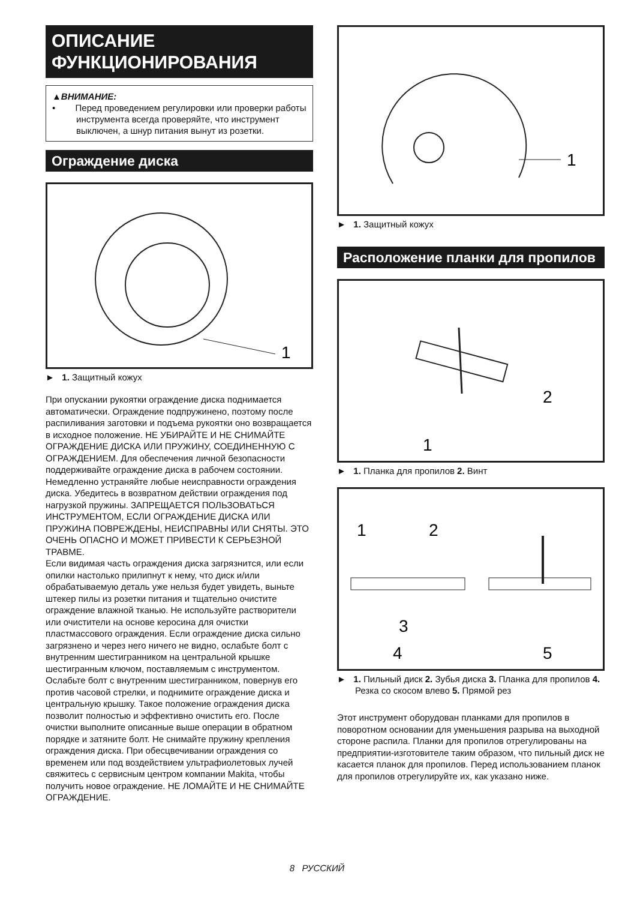ОПИСАНИЕ ФУНКЦИОНИРОВАНИЯ
▲ВНИМАНИЕ:
• Перед проведением регулировки или проверки работы инструмента всегда проверяйте, что инструмент выключен, а шнур питания вынут из розетки.
Ограждение диска
1
► 1. Защитный кожух
При опускании рукоятки ограждение диска поднимается автоматически. Ограждение подпружинено, поэтому после распиливания заготовки и подъема рукоятки оно возвращается в исходное положение. НЕ УБИРАЙТЕ И НЕ СНИМАЙТЕ ОГРАЖДЕНИЕ ДИСКА ИЛИ ПРУЖИНУ, СОЕДИНЕННУЮ С ОГРАЖДЕНИЕМ. Для обеспечения личной безопасности поддерживайте ограждение диска в рабочем состоянии. Немедленно устраняйте любые неисправности ограждения диска. Убедитесь в возвратном действии ограждения под нагрузкой пружины. ЗАПРЕЩАЕТСЯ ПОЛЬЗОВАТЬСЯ ИНСТРУМЕНТОМ, ЕСЛИ ОГРАЖДЕНИЕ ДИСКА ИЛИ ПРУЖИНА ПОВРЕЖДЕНЫ, НЕИСПРАВНЫ ИЛИ СНЯТЫ. ЭТО ОЧЕНЬ ОПАСНО И МОЖЕТ ПРИВЕСТИ К СЕРЬЕЗНОЙ ТРАВМЕ.
Если видимая часть ограждения диска загрязнится, или если опилки настолько прилипнут к нему, что диск и/или обрабатываемую деталь уже нельзя будет увидеть, выньте штекер пилы из розетки питания и тщательно очистите ограждение влажной тканью. Не используйте растворители или очистители на основе керосина для очистки пластмассового ограждения. Если ограждение диска сильно загрязнено и через него ничего не видно, ослабьте болт с внутренним шестигранником на центральной крышке шестигранным ключом, поставляемым с инструментом. Ослабьте болт с внутренним шестигранником, повернув его против часовой стрелки, и поднимите ограждение диска и центральную крышку. Такое положение ограждения диска позволит полностью и эффективно очистить его. После очистки выполните описанные выше операции в обратном порядке и затяните болт. Не снимайте пружину крепления ограждения диска. При обесцвечивании ограждения со временем или под воздействием ультрафиолетовых лучей свяжитесь с сервисным центром компании Makita, чтобы получить новое ограждение. НЕ ЛОМАЙТЕ И НЕ СНИМАЙТЕ ОГРАЖДЕНИЕ.
1
► 1. Защитный кожух
Расположение планки для пропилов
2
1
► 1. Планка для пропилов 2. Винт
1
2
3
4
5
► 1. Пильный диск 2. Зубья диска 3. Планка для пропилов 4. Резка со скосом влево 5. Прямой рез
Этот инструмент оборудован планками для пропилов в поворотном основании для уменьшения разрыва на выходной стороне распила. Планки для пропилов отрегулированы на предприятии-изготовителе таким образом, что пильный диск не касается планок для пропилов. Перед использованием планок для пропилов отрегулируйте их, как указано ниже.
8 РУССКИЙ